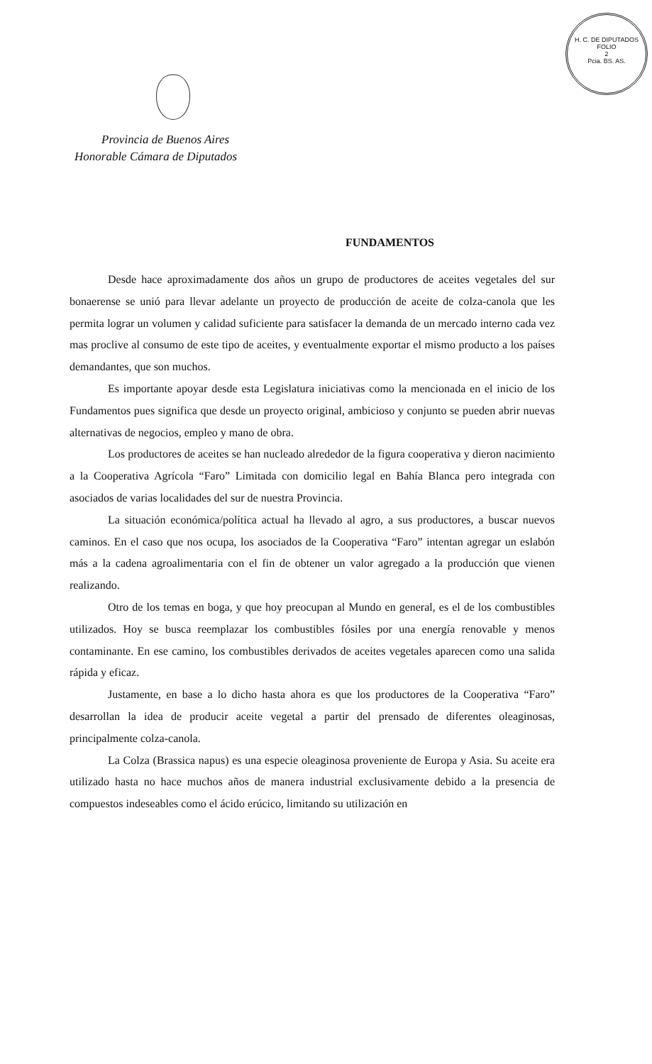H. C. DE DIPUTADOS
FOLIO
2
Pcia. BS. AS.
Provincia de Buenos Aires
Honorable Cámara de Diputados
FUNDAMENTOS
Desde hace aproximadamente dos años un grupo de productores de aceites vegetales del sur bonaerense se unió para llevar adelante un proyecto de producción de aceite de colza-canola que les permita lograr un volumen y calidad suficiente para satisfacer la demanda de un mercado interno cada vez mas proclive al consumo de este tipo de aceites, y eventualmente exportar el mismo producto a los países demandantes, que son muchos.
Es importante apoyar desde esta Legislatura iniciativas como la mencionada en el inicio de los Fundamentos pues significa que desde un proyecto original, ambicioso y conjunto se pueden abrir nuevas alternativas de negocios, empleo y mano de obra.
Los productores de aceites se han nucleado alrededor de la figura cooperativa y dieron nacimiento a la Cooperativa Agrícola “Faro” Limitada con domicilio legal en Bahía Blanca pero integrada con asociados de varias localidades del sur de nuestra Provincia.
La situación económica/política actual ha llevado al agro, a sus productores, a buscar nuevos caminos. En el caso que nos ocupa, los asociados de la Cooperativa “Faro” intentan agregar un eslabón más a la cadena agroalimentaria con el fin de obtener un valor agregado a la producción que vienen realizando.
Otro de los temas en boga, y que hoy preocupan al Mundo en general, es el de los combustibles utilizados. Hoy se busca reemplazar los combustibles fósiles por una energía renovable y menos contaminante. En ese camino, los combustibles derivados de aceites vegetales aparecen como una salida rápida y eficaz.
Justamente, en base a lo dicho hasta ahora es que los productores de la Cooperativa “Faro” desarrollan la idea de producir aceite vegetal a partir del prensado de diferentes oleaginosas, principalmente colza-canola.
La Colza (Brassica napus) es una especie oleaginosa proveniente de Europa y Asia. Su aceite era utilizado hasta no hace muchos años de manera industrial exclusivamente debido a la presencia de compuestos indeseables como el ácido erúcico, limitando su utilización en